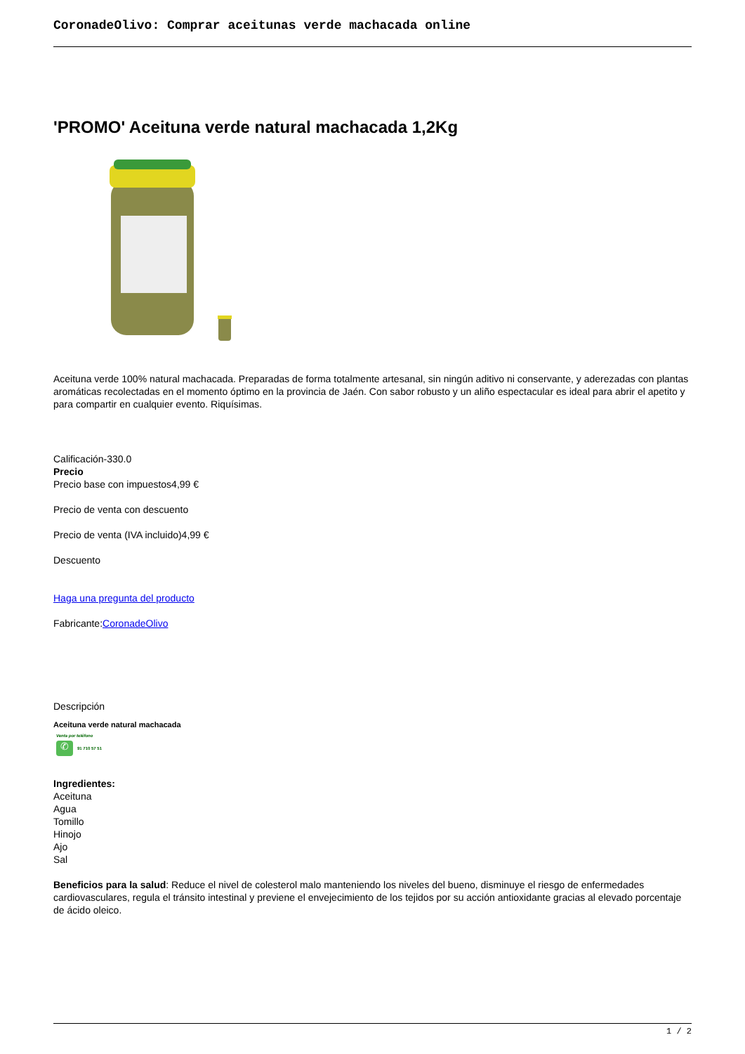CoronadeOlivo: Comprar aceitunas verde machacada online
'PROMO' Aceituna verde natural machacada 1,2Kg
Aceituna verde 100% natural machacada. Preparadas de forma totalmente artesanal, sin ningún aditivo ni conservante, y aderezadas con plantas aromáticas recolectadas en el momento óptimo en la provincia de Jaén. Con sabor robusto y un aliño espectacular es ideal para abrir el apetito y para compartir en cualquier evento. Riquísimas.
Calificación-330.0
Precio
Precio base con impuestos4,99 €
Precio de venta con descuento
Precio de venta (IVA incluido)4,99 €
Descuento
Haga una pregunta del producto
Fabricante:CoronadeOlivo
Descripción
Aceituna verde natural machacada
Venta por teléfono
✆
91 710 57 51
Ingredientes:
Aceituna
Agua
Tomillo
Hinojo
Ajo
Sal
Beneficios para la salud: Reduce el nivel de colesterol malo manteniendo los niveles del bueno, disminuye el riesgo de enfermedades cardiovasculares, regula el tránsito intestinal y previene el envejecimiento de los tejidos por su acción antioxidante gracias al elevado porcentaje de ácido oleico.
1 / 2